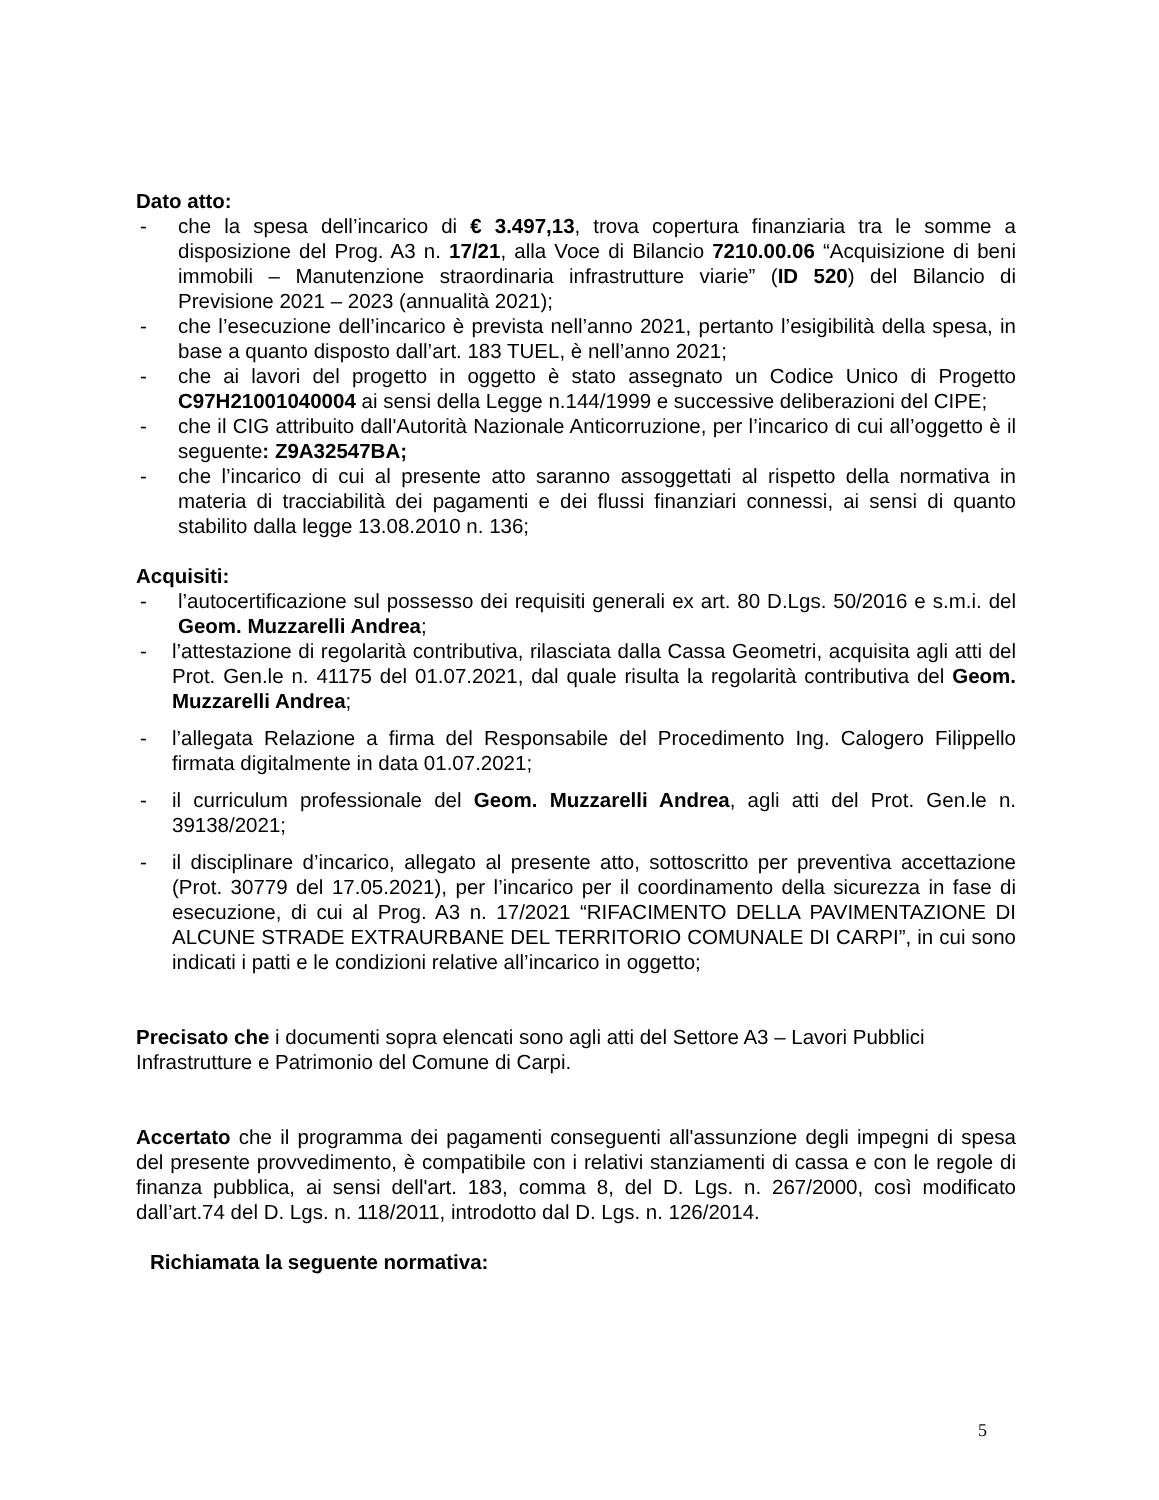Dato atto:
- che la spesa dell’incarico di € 3.497,13, trova copertura finanziaria tra le somme a disposizione del Prog. A3 n. 17/21, alla Voce di Bilancio 7210.00.06 “Acquisizione di beni immobili – Manutenzione straordinaria infrastrutture viarie” (ID 520) del Bilancio di Previsione 2021 – 2023 (annualità 2021);
- che l’esecuzione dell’incarico è prevista nell’anno 2021, pertanto l’esigibilità della spesa, in base a quanto disposto dall’art. 183 TUEL, è nell’anno 2021;
- che ai lavori del progetto in oggetto è stato assegnato un Codice Unico di Progetto C97H21001040004 ai sensi della Legge n.144/1999 e successive deliberazioni del CIPE;
- che il CIG attribuito dall'Autorità Nazionale Anticorruzione, per l’incarico di cui all’oggetto è il seguente: Z9A32547BA;
- che l’incarico di cui al presente atto saranno assoggettati al rispetto della normativa in materia di tracciabilità dei pagamenti e dei flussi finanziari connessi, ai sensi di quanto stabilito dalla legge 13.08.2010 n. 136;
Acquisiti:
- l’autocertificazione sul possesso dei requisiti generali ex art. 80 D.Lgs. 50/2016 e s.m.i. del Geom. Muzzarelli Andrea;
- l’attestazione di regolarità contributiva, rilasciata dalla Cassa Geometri, acquisita agli atti del Prot. Gen.le n. 41175 del 01.07.2021, dal quale risulta la regolarità contributiva del Geom. Muzzarelli Andrea;
- l’allegata Relazione a firma del Responsabile del Procedimento Ing. Calogero Filippello firmata digitalmente in data 01.07.2021;
- il curriculum professionale del Geom. Muzzarelli Andrea, agli atti del Prot. Gen.le n. 39138/2021;
- il disciplinare d’incarico, allegato al presente atto, sottoscritto per preventiva accettazione (Prot. 30779 del 17.05.2021), per l’incarico per il coordinamento della sicurezza in fase di esecuzione, di cui al Prog. A3 n. 17/2021 “RIFACIMENTO DELLA PAVIMENTAZIONE DI ALCUNE STRADE EXTRAURBANE DEL TERRITORIO COMUNALE DI CARPI”, in cui sono indicati i patti e le condizioni relative all’incarico in oggetto;
Precisato che i documenti sopra elencati sono agli atti del Settore A3 – Lavori Pubblici Infrastrutture e Patrimonio del Comune di Carpi.
Accertato che il programma dei pagamenti conseguenti all'assunzione degli impegni di spesa del presente provvedimento, è compatibile con i relativi stanziamenti di cassa e con le regole di finanza pubblica, ai sensi dell'art. 183, comma 8, del D. Lgs. n. 267/2000, così modificato dall’art.74 del D. Lgs. n. 118/2011, introdotto dal D. Lgs. n. 126/2014.
Richiamata la seguente normativa:
5